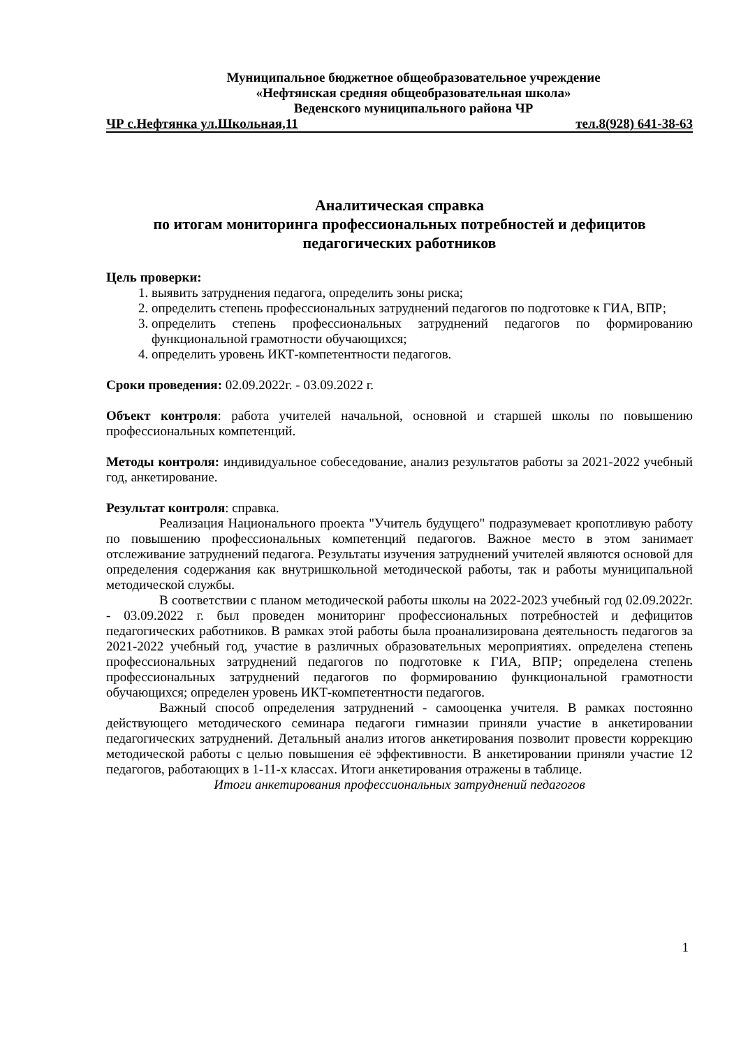Муниципальное бюджетное общеобразовательное учреждение
«Нефтянская средняя общеобразовательная школа»
Веденского муниципального района ЧР
ЧР с.Нефтянка ул.Школьная,11 тел.8(928) 641-38-63
Аналитическая справка
по итогам мониторинга профессиональных потребностей и дефицитов педагогических работников
Цель проверки:
1. выявить затруднения педагога, определить зоны риска;
2. определить степень профессиональных затруднений педагогов по подготовке к ГИА, ВПР;
3. определить степень профессиональных затруднений педагогов по формированию функциональной грамотности обучающихся;
4. определить уровень ИКТ-компетентности педагогов.
Сроки проведения: 02.09.2022г. - 03.09.2022 г.
Объект контроля: работа учителей начальной, основной и старшей школы по повышению профессиональных компетенций.
Методы контроля: индивидуальное собеседование, анализ результатов работы за 2021-2022 учебный год, анкетирование.
Результат контроля: справка.
Реализация Национального проекта "Учитель будущего" подразумевает кропотливую работу по повышению профессиональных компетенций педагогов. Важное место в этом занимает отслеживание затруднений педагога. Результаты изучения затруднений учителей являются основой для определения содержания как внутришкольной методической работы, так и работы муниципальной методической службы.
В соответствии с планом методической работы школы на 2022-2023 учебный год 02.09.2022г. - 03.09.2022 г. был проведен мониторинг профессиональных потребностей и дефицитов педагогических работников. В рамках этой работы была проанализирована деятельность педагогов за 2021-2022 учебный год, участие в различных образовательных мероприятиях. определена степень профессиональных затруднений педагогов по подготовке к ГИА, ВПР; определена степень профессиональных затруднений педагогов по формированию функциональной грамотности обучающихся; определен уровень ИКТ-компетентности педагогов.
Важный способ определения затруднений - самооценка учителя. В рамках постоянно действующего методического семинара педагоги гимназии приняли участие в анкетировании педагогических затруднений. Детальный анализ итогов анкетирования позволит провести коррекцию методической работы с целью повышения её эффективности. В анкетировании приняли участие 12 педагогов, работающих в 1-11-х классах. Итоги анкетирования отражены в таблице.
Итоги анкетирования профессиональных затруднений педагогов
1